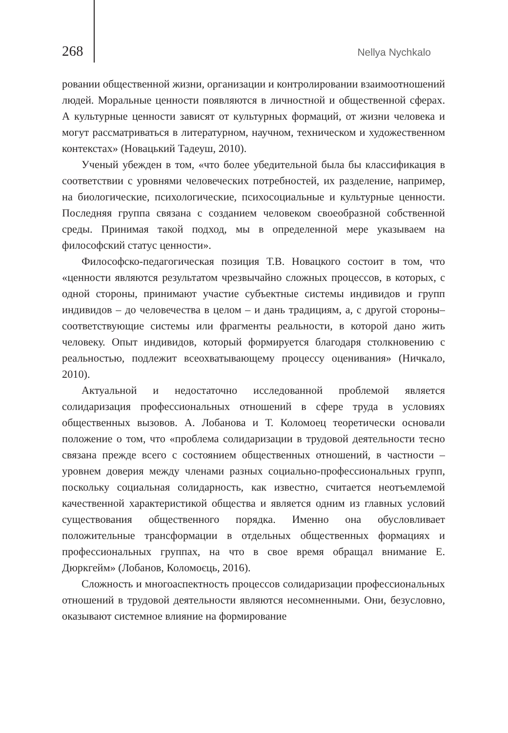268 Nellya Nychkalo
ровании общественной жизни, организации и контролировании взаимоотношений людей. Моральные ценности появляются в личностной и общественной сферах. А культурные ценности зависят от культурных формаций, от жизни человека и могут рассматриваться в литературном, научном, техническом и художественном контекстах» (Новацький Тадеуш, 2010).
Ученый убежден в том, «что более убедительной была бы классификация в соответствии с уровнями человеческих потребностей, их разделение, например, на биологические, психологические, психосоциальные и культурные ценности. Последняя группа связана с созданием человеком своеобразной собственной среды. Принимая такой подход, мы в определенной мере указываем на философский статус ценности».
Философско-педагогическая позиция Т.В. Новацкого состоит в том, что «ценности являются результатом чрезвычайно сложных процессов, в которых, с одной стороны, принимают участие субъектные системы индивидов и групп индивидов – до человечества в целом – и дань традициям, а, с другой стороны–соответствующие системы или фрагменты реальности, в которой дано жить человеку. Опыт индивидов, который формируется благодаря столкновению с реальностью, подлежит всеохватывающему процессу оценивания» (Ничкало, 2010).
Актуальной и недостаточно исследованной проблемой является солидаризация профессиональных отношений в сфере труда в условиях общественных вызовов. А. Лобанова и Т. Коломоец теоретически основали положение о том, что «проблема солидаризации в трудовой деятельности тесно связана прежде всего с состоянием общественных отношений, в частности – уровнем доверия между членами разных социально-профессиональных групп, поскольку социальная солидарность, как известно, считается неотъемлемой качественной характеристикой общества и является одним из главных условий существования общественного порядка. Именно она обусловливает положительные трансформации в отдельных общественных формациях и профессиональных группах, на что в свое время обращал внимание Е. Дюркгейм» (Лобанов, Коломоєць, 2016).
Сложность и многоаспектность процессов солидаризации профессиональных отношений в трудовой деятельности являются несомненными. Они, безусловно, оказывают системное влияние на формирование